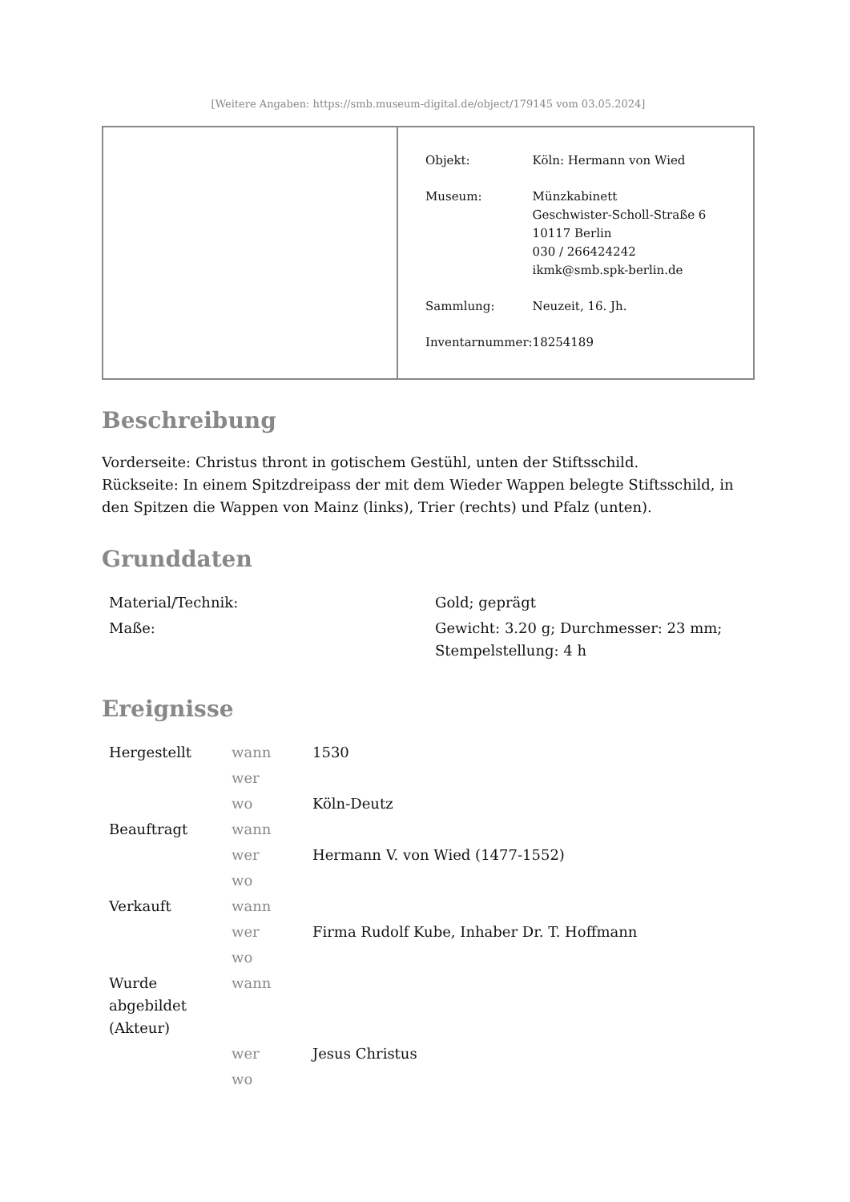[Weitere Angaben: https://smb.museum-digital.de/object/179145 vom 03.05.2024]
| Objekt: | Köln: Hermann von Wied |
| Museum: | Münzkabinett Geschwister-Scholl-Straße 6 10117 Berlin 030 / 266424242 ikmk@smb.spk-berlin.de |
| Sammlung: | Neuzeit, 16. Jh. |
| Inventarnummer: | 18254189 |
Beschreibung
Vorderseite: Christus thront in gotischem Gestühl, unten der Stiftsschild.
Rückseite: In einem Spitzdreipass der mit dem Wieder Wappen belegte Stiftsschild, in den Spitzen die Wappen von Mainz (links), Trier (rechts) und Pfalz (unten).
Grunddaten
| Material/Technik: | Gold; geprägt |
| Maße: | Gewicht: 3.20 g; Durchmesser: 23 mm; Stempelstellung: 4 h |
Ereignisse
| Hergestellt | wann | 1530 |
| | wer | |
| | wo | Köln-Deutz |
| Beauftragt | wann | |
| | wer | Hermann V. von Wied (1477-1552) |
| | wo | |
| Verkauft | wann | |
| | wer | Firma Rudolf Kube, Inhaber Dr. T. Hoffmann |
| | wo | |
| Wurde abgebildet (Akteur) | wann | |
| | wer | Jesus Christus |
| | wo | |